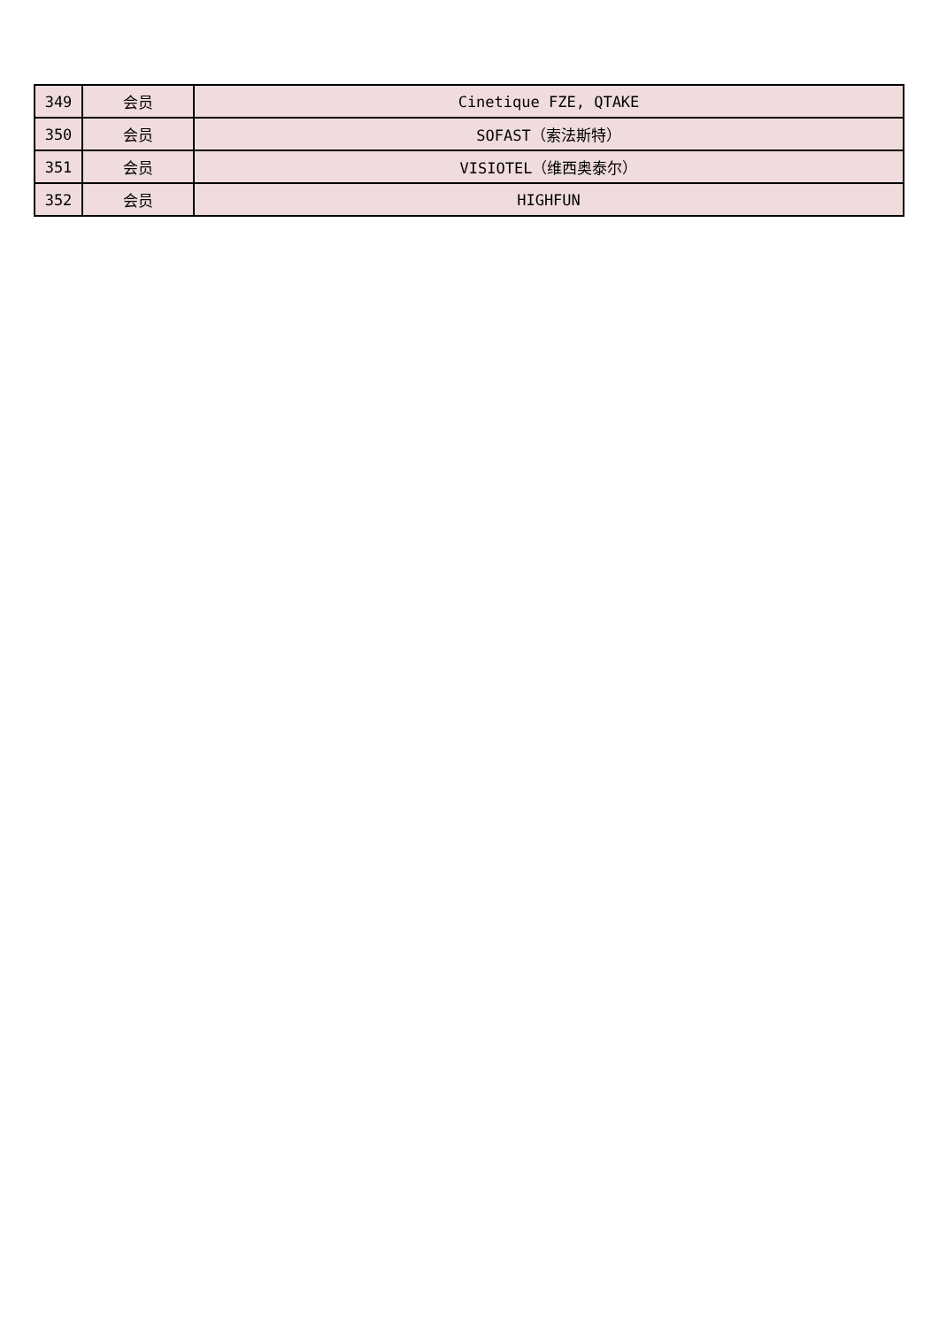| 349 | 会员 | Cinetique FZE, QTAKE |
| 350 | 会员 | SOFAST（索法斯特） |
| 351 | 会员 | VISIOTEL（维西奥泰尔） |
| 352 | 会员 | HIGHFUN |